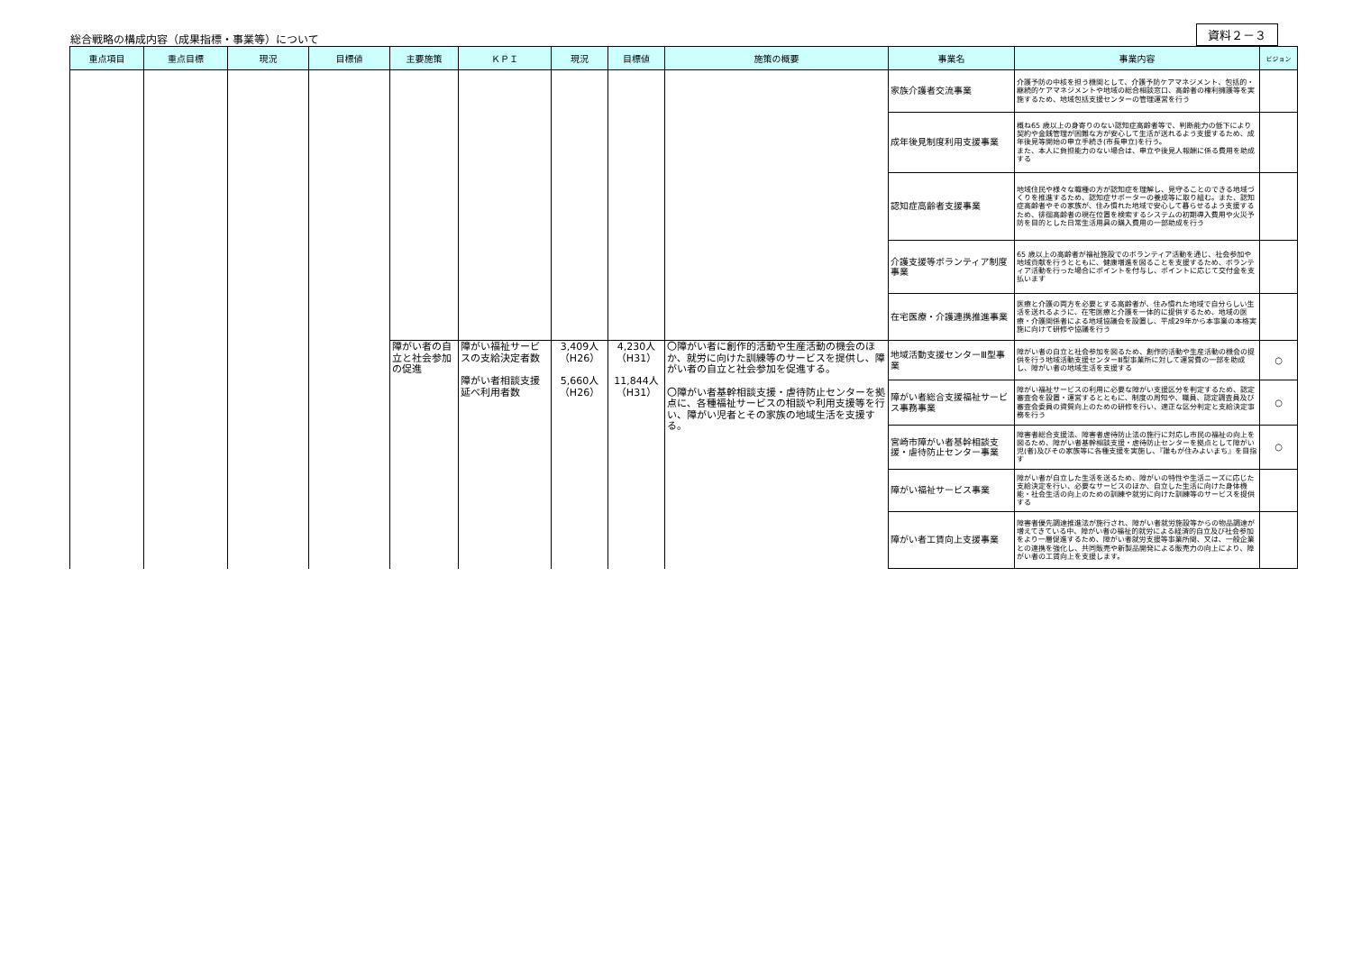総合戦略の構成内容（成果指標・事業等）について
資料２－３
| 重点項目 | 重点目標 | 現況 | 目標値 | 主要施策 | ＫＰＩ | 現況 | 目標値 | 施策の概要 | 事業名 | 事業内容 | ビジョン |
| --- | --- | --- | --- | --- | --- | --- | --- | --- | --- | --- | --- |
| | | | | | | | | | 家族介護者交流事業 | 介護予防の中核を担う機関として、介護予防ケアマネジメント、包括的・継続的ケアマネジメントや地域の総合相談窓口、高齢者の権利擁護等を実施するため、地域包括支援センターの管理運営を行う | |
| | | | | | | | | | 成年後見制度利用支援事業 | 概ね65 歳以上の身寄りのない認知症高齢者等で、判断能力の低下により契約や金銭管理が困難な方が安心して生活が送れるよう支援するため、成年後見等開始の申立手続き(市長申立)を行う。 また、本人に負担能力のない場合は、申立や後見人報酬に係る費用を助成する | |
| | | | | | | | | | 認知症高齢者支援事業 | 地域住民や様々な職種の方が認知症を理解し、見守ることのできる地域づくりを推進するため、認知症サポーターの養成等に取り組む。また、認知症高齢者やその家族が、住み慣れた地域で安心して暮らせるよう支援するため、徘徊高齢者の現在位置を検索するシステムの初期導入費用や火災予防を目的とした日常生活用具の購入費用の一部助成を行う | |
| | | | | | | | | | 介護支援等ボランティア制度事業 | 65 歳以上の高齢者が福祉施設でのボランティア活動を通じ、社会参加や地域貢献を行うとともに、健康増進を図ることを支援するため、ボランティア活動を行った場合にポイントを付与し、ポイントに応じて交付金を支払います | |
| | | | | | | | | | 在宅医療・介護連携推進事業 | 医療と介護の両方を必要とする高齢者が、住み慣れた地域で自分らしい生活を送れるように、在宅医療と介護を一体的に提供するため、地域の医療・介護関係者による地域協議会を設置し、平成29年から本事業の本格実施に向けて研修や協議を行う | |
| | | | | 障がい者の自立と社会参加の促進 | 障がい福祉サービスの支給決定者数 障がい者相談支援延べ利用者数 | 3,409人 （H26） 5,660人 （H26） | 4,230人 （H31） 11,844人 （H31） | 〇障がい者に創作的活動や生産活動の機会のほか、就労に向けた訓練等のサービスを提供し、障がい者の自立と社会参加を促進する。 〇障がい者基幹相談支援・虐待防止センターを拠点に、各種福祉サービスの相談や利用支援等を行い、障がい児者とその家族の地域生活を支援する。 | 地域活動支援センターⅢ型事業 | 障がい者の自立と社会参加を図るため、創作的活動や生産活動の機会の提供を行う地域活動支援センターⅢ型事業所に対して運営費の一部を助成し、障がい者の地域生活を支援する | ○ |
| | | | | | | | | | 障がい者総合支援福祉サービス事務事業 | 障がい福祉サービスの利用に必要な障がい支援区分を判定するため、認定審査会を設置・運営するとともに、制度の周知や、職員、認定調査員及び審査会委員の資質向上のための研修を行い、適正な区分判定と支給決定事務を行う | ○ |
| | | | | | | | | | 宮崎市障がい者基幹相談支援・虐待防止センター事業 | 障害者総合支援法、障害者虐待防止法の施行に対応し市民の福祉の向上を図るため、障がい者基幹相談支援・虐待防止センターを拠点として障がい児(者)及びその家族等に各種支援を実施し、『誰もが住みよいまち』を目指す | ○ |
| | | | | | | | | | 障がい福祉サービス事業 | 障がい者が自立した生活を送るため、障がいの特性や生活ニーズに応じた支給決定を行い、必要なサービスのほか、自立した生活に向けた身体機能・社会生活の向上のための訓練や就労に向けた訓練等のサービスを提供する | |
| | | | | | | | | | 障がい者工賃向上支援事業 | 障害者優先調達推進法が施行され、障がい者就労施設等からの物品調達が増えてきている中、障がい者の福祉的就労による経済的自立及び社会参加をより一層促進するため、障がい者就労支援等事業所間、又は、一般企業との連携を強化し、共同販売や新製品開発による販売力の向上により、障がい者の工賃向上を支援します。 | |